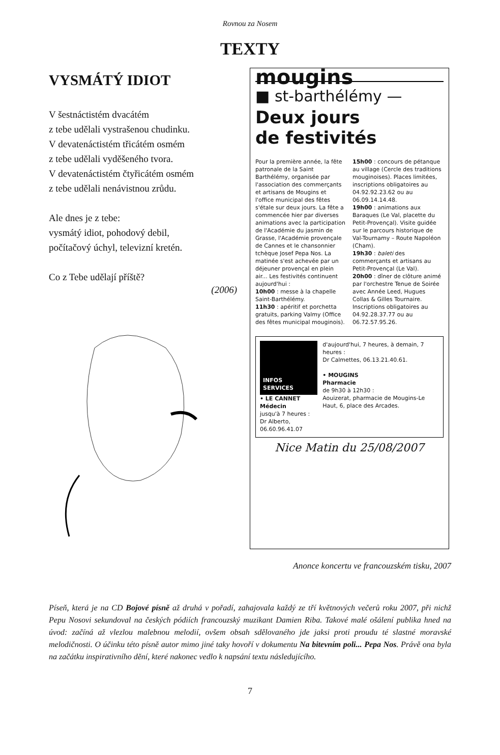Rovnou za Nosem
TEXTY
VYSMÁTÝ IDIOT
V šestnáctistém dvacátém
z tebe udělali vystrašenou chudinku.
V devatenáctistém třicátém osmém
z tebe udělali vyděšeného tvora.
V devatenáctistém čtyřicátém osmém
z tebe udělali nenávistnou zrůdu.
Ale dnes je z tebe:
vysmátý idiot, pohodový debil,
počítačový úchyl, televizní kretén.
Co z Tebe udělají příště?
(2006)
mougins
■ st-barthélémy —
Deux jours
de festivités
Pour la première année, la fête patronale de la Saint Barthélémy, organisée par l'association des commerçants et artisans de Mougins et l'office municipal des fêtes s'étale sur deux jours. La fête a commencée hier par diverses animations avec la participation de l'Académie du jasmin de Grasse, l'Académie provençale de Cannes et le chansonnier tchèque Josef Pepa Nos. La matinée s'est achevée par un déjeuner provençal en plein air... Les festivités continuent aujourd'hui :
10h00 : messe à la chapelle Saint-Barthélémy.
11h30 : apéritif et porchetta gratuits, parking Valmy (Office des fêtes municipal mouginois).
15h00 : concours de pétanque au village (Cercle des traditions mouginoises). Places limitées, inscriptions obligatoires au 04.92.92.23.62 ou au 06.09.14.14.48.
19h00 : animations aux Baraques (Le Val, placette du Petit-Provençal). Visite guidée sur le parcours historique de Val-Tournamy – Route Napoléon (Cham).
19h30 : baleti des commerçants et artisans au Petit-Provençal (Le Val).
20h00 : dîner de clôture animé par l'orchestre Tenue de Soirée avec Année Leed, Hugues Collas & Gilles Tournaire. Inscriptions obligatoires au 04.92.28.37.77 ou au 06.72.57.95.26.
INFOS
SERVICES
• LE CANNET
Médecin
jusqu'à 7 heures :
Dr Alberto, 06.60.96.41.07
d'aujourd'hui, 7 heures, à demain, 7 heures :
Dr Calmettes, 06.13.21.40.61.
• MOUGINS
Pharmacie
de 9h30 à 12h30 :
Aouizerat, pharmacie de Mougins-Le Haut, 6, place des Arcades.
Nice Matin du 25/08/2007
Anonce koncertu ve francouzském tisku, 2007
Píseň, která je na CD Bojové písně až druhá v pořadí, zahajovala každý ze tří květnových večerů roku 2007, při nichž Pepu Nosovi sekundoval na českých pódiích francouzský muzikant Damien Riba. Takové malé ošálení publika hned na úvod: začíná až vlezlou malebnou melodií, ovšem obsah sdělovaného jde jaksi proti proudu té slastné moravské melodičnosti. O účinku této písně autor mimo jiné taky hovoří v dokumentu Na bitevním poli... Pepa Nos. Právě ona byla na začátku inspirativního dění, které nakonec vedlo k napsání textu následujícího.
7